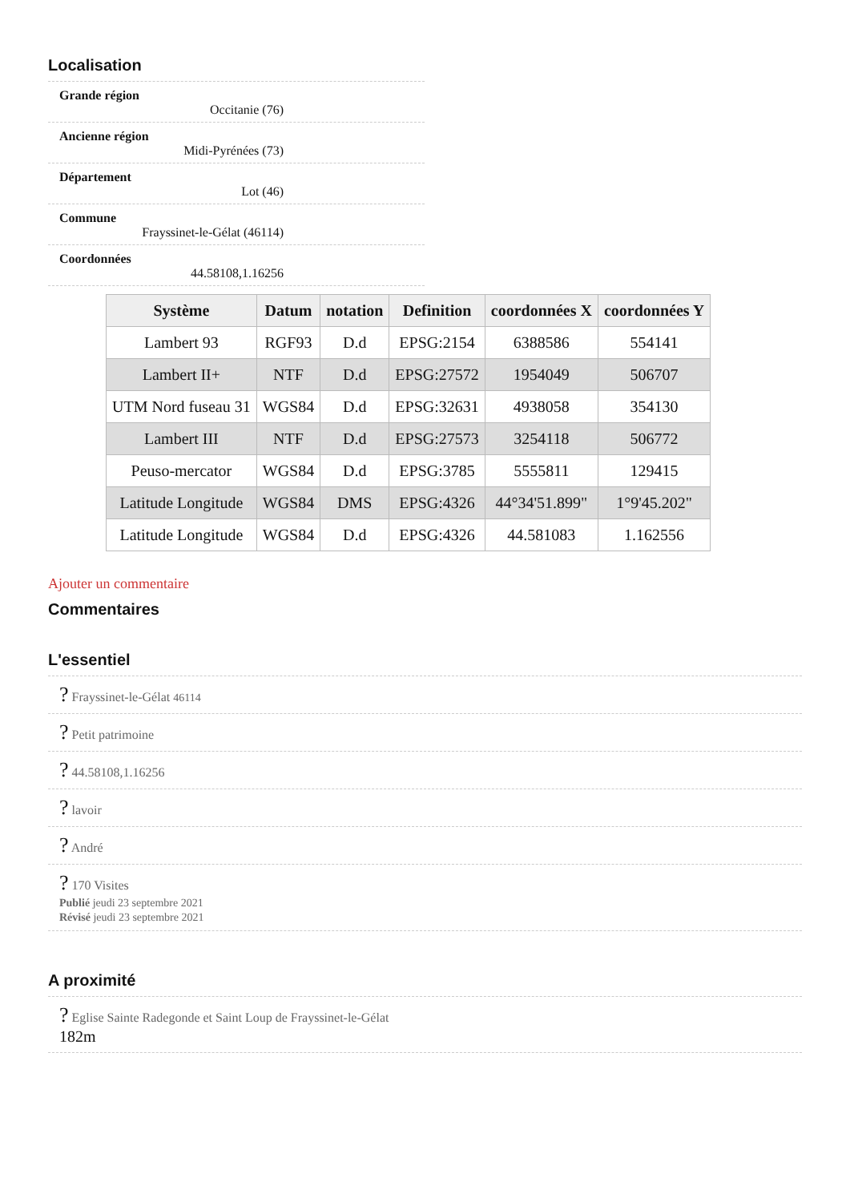Localisation
Grande région
Occitanie (76)
Ancienne région
Midi-Pyrénées (73)
Département
Lot (46)
Commune
Frayssinet-le-Gélat (46114)
Coordonnées
44.58108,1.16256
| Système | Datum | notation | Definition | coordonnées X | coordonnées Y |
| --- | --- | --- | --- | --- | --- |
| Lambert 93 | RGF93 | D.d | EPSG:2154 | 6388586 | 554141 |
| Lambert II+ | NTF | D.d | EPSG:27572 | 1954049 | 506707 |
| UTM Nord fuseau 31 | WGS84 | D.d | EPSG:32631 | 4938058 | 354130 |
| Lambert III | NTF | D.d | EPSG:27573 | 3254118 | 506772 |
| Peuso-mercator | WGS84 | D.d | EPSG:3785 | 5555811 | 129415 |
| Latitude Longitude | WGS84 | DMS | EPSG:4326 | 44°34'51.899" | 1°9'45.202" |
| Latitude Longitude | WGS84 | D.d | EPSG:4326 | 44.581083 | 1.162556 |
Ajouter un commentaire
Commentaires
L'essentiel
? Frayssinet-le-Gélat 46114
? Petit patrimoine
? 44.58108,1.16256
? lavoir
? André
? 170 Visites
Publié jeudi 23 septembre 2021
Révisé jeudi 23 septembre 2021
A proximité
? Eglise Sainte Radegonde et Saint Loup de Frayssinet-le-Gélat
182m